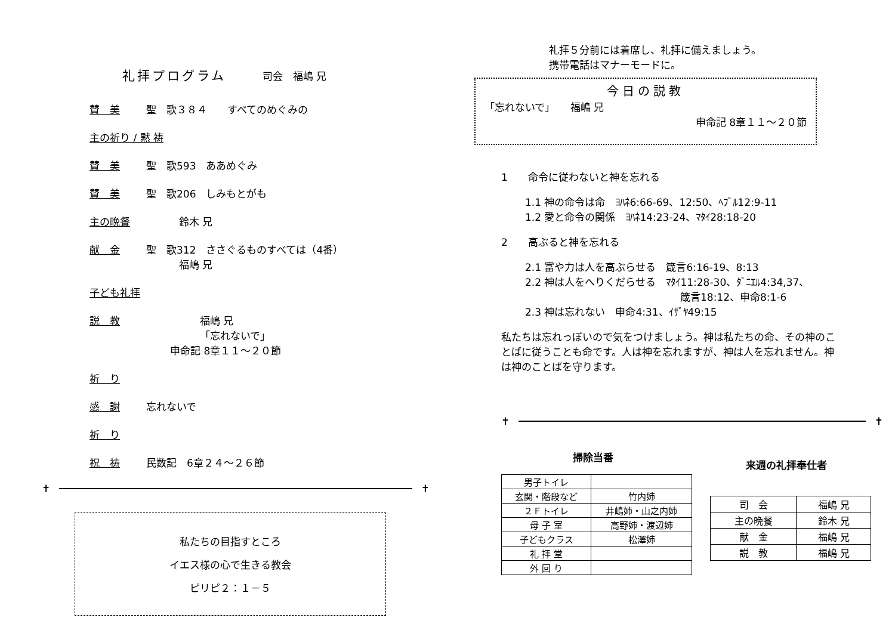礼拝プログラム 司会　福嶋 兄
賛　美 聖　歌３８４　　すべてのめぐみの
主の祈り / 黙 祷
賛　美 聖　歌593　ああめぐみ
賛　美 聖　歌206　しみもとがも
主の晩餐 鈴木 兄
献　金 聖　歌312　ささぐるものすべては（4番）
福嶋 兄
子ども礼拝
説　教 福嶋 兄
「忘れないで」
申命記 8章１１～２０節
祈　り
感　謝 忘れないで
祈　り
祝　祷 民数記　6章２４～２６節
✝ ✝
私たちの目指すところ
イエス様の心で生きる教会
ピリピ２：１－５
礼拝５分前には着席し、礼拝に備えましょう。
携帯電話はマナーモードに。
今日の説教
「忘れないで」　　福嶋 兄
申命記 8章１１～２０節
1　　命令に従わないと神を忘れる
1.1 神の命令は命　ﾖﾊﾈ6:66-69、12:50、ﾍﾌﾞﾙ12:9-11
1.2 愛と命令の関係　ﾖﾊﾈ14:23-24、ﾏﾀｲ28:18-20
2　　高ぶると神を忘れる
2.1 富や力は人を高ぶらせる　箴言6:16-19、8:13
2.2 神は人をへりくだらせる　ﾏﾀｲ11:28-30、ﾀﾞﾆｴﾙ4:34,37、
箴言18:12、申命8:1-6
2.3 神は忘れない　申命4:31、ｲｻﾞﾔ49:15
私たちは忘れっぽいので気をつけましょう。神は私たちの命、その神のことばに従うことも命です。人は神を忘れますが、神は人を忘れません。神は神のことばを守ります。
✝ ✝
掃除当番
| 男子トイレ | |
| 玄関・階段など | 竹内姉 |
| ２Ｆトイレ | 井嶋姉・山之内姉 |
| 母 子 室 | 高野姉・渡辺姉 |
| 子どもクラス | 松澤姉 |
| 礼 拝 堂 | |
| 外 回 り | |
来週の礼拝奉仕者
| 司 会 | 福嶋 兄 |
| 主の晩餐 | 鈴木 兄 |
| 献 金 | 福嶋 兄 |
| 説 教 | 福嶋 兄 |